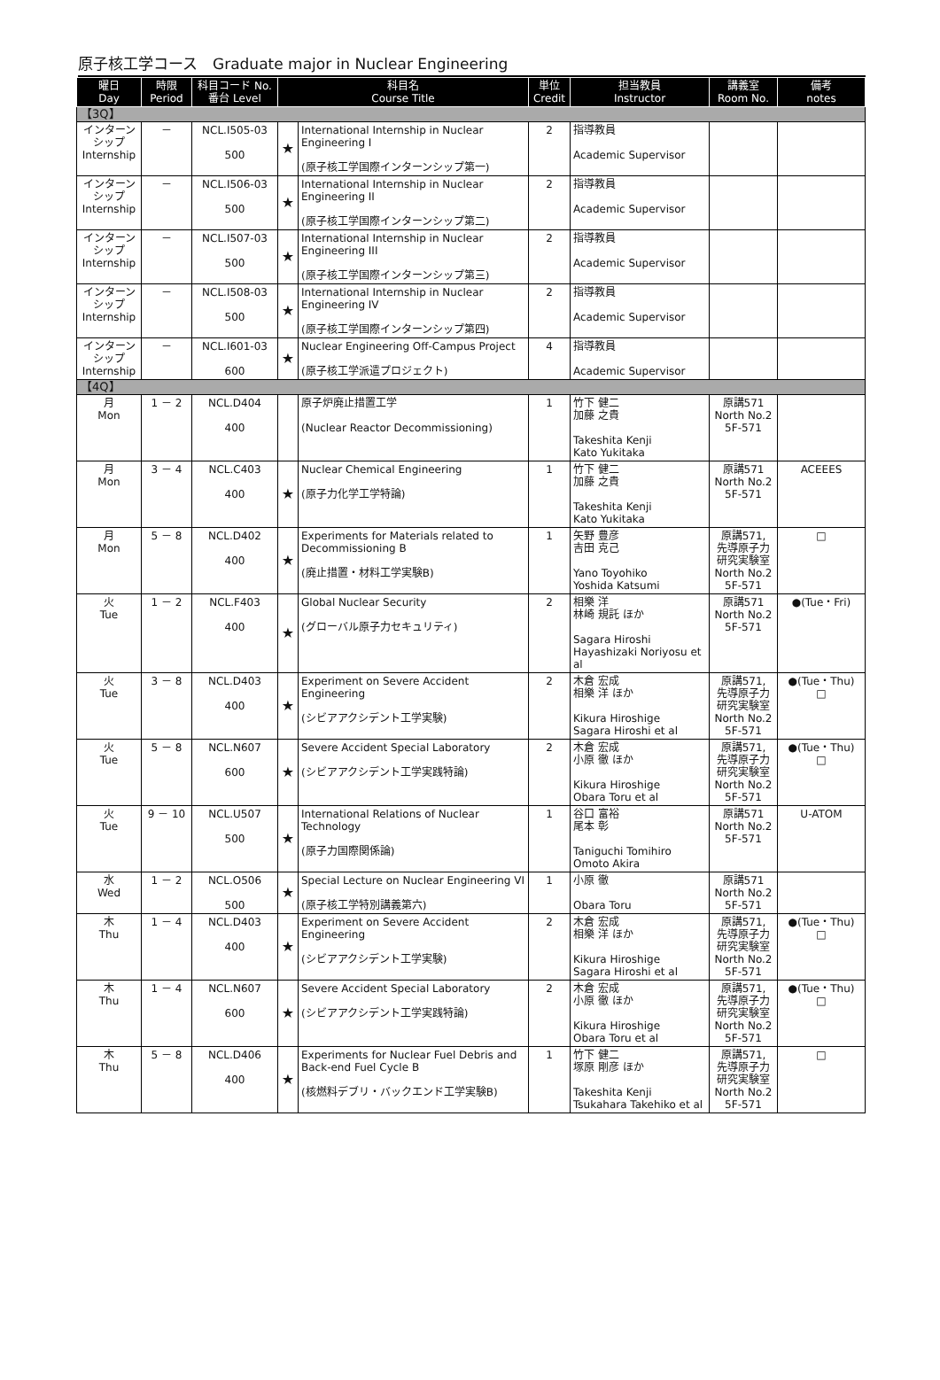原子核工学コース　Graduate major in Nuclear Engineering
| 曜日 Day | 時限 Period | 科目コード No. 番台 Level | 科目名 Course Title | | 単位 Credit | 担当教員 Instructor | 講義室 Room No. | 備考 notes |
| --- | --- | --- | --- | --- | --- | --- | --- | --- |
| 【3Q】 | | | | | | | | |
| インターンシップ Internship | － | NCL.I505-03 500 | ★ | International Internship in Nuclear Engineering I (原子核工学国際インターンシップ第一) | 2 | 指導教員 Academic Supervisor | | |
| インターンシップ Internship | － | NCL.I506-03 500 | ★ | International Internship in Nuclear Engineering II (原子核工学国際インターンシップ第二) | 2 | 指導教員 Academic Supervisor | | |
| インターンシップ Internship | － | NCL.I507-03 500 | ★ | International Internship in Nuclear Engineering III (原子核工学国際インターンシップ第三) | 2 | 指導教員 Academic Supervisor | | |
| インターンシップ Internship | － | NCL.I508-03 500 | ★ | International Internship in Nuclear Engineering IV (原子核工学国際インターンシップ第四) | 2 | 指導教員 Academic Supervisor | | |
| インターンシップ Internship | － | NCL.I601-03 600 | ★ | Nuclear Engineering Off-Campus Project (原子核工学派遣プロジェクト) | 4 | 指導教員 Academic Supervisor | | |
| 【4Q】 | | | | | | | | |
| 月 Mon | 1 － 2 | NCL.D404 400 | | 原子炉廃止措置工学 (Nuclear Reactor Decommissioning) | 1 | 竹下 健二 加藤 之貴 Takeshita Kenji Kato Yukitaka | 原講571 North No.2 5F-571 | |
| 月 Mon | 3 － 4 | NCL.C403 400 | ★ | Nuclear Chemical Engineering (原子力化学工学特論) | 1 | 竹下 健二 加藤 之貴 Takeshita Kenji Kato Yukitaka | 原講571 North No.2 5F-571 | ACEEES |
| 月 Mon | 5 － 8 | NCL.D402 400 | ★ | Experiments for Materials related to Decommissioning B (廃止措置・材料工学実験B) | 1 | 矢野 豊彦 吉田 克己 Yano Toyohiko Yoshida Katsumi | 原講571, 先導原子力研究実験室 North No.2 5F-571 | □ |
| 火 Tue | 1 － 2 | NCL.F403 400 | ★ | Global Nuclear Security (グローバル原子力セキュリティ) | 2 | 相樂 洋 林崎 規託 ほか Sagara Hiroshi Hayashizaki Noriyosu et al | 原講571 North No.2 5F-571 | ●(Tue・Fri) |
| 火 Tue | 3 － 8 | NCL.D403 400 | ★ | Experiment on Severe Accident Engineering (シビアアクシデント工学実験) | 2 | 木倉 宏成 相樂 洋 ほか Kikura Hiroshige Sagara Hiroshi et al | 原講571, 先導原子力研究実験室 North No.2 5F-571 | ●(Tue・Thu) □ |
| 火 Tue | 5 － 8 | NCL.N607 600 | ★ | Severe Accident Special Laboratory (シビアアクシデント工学実践特論) | 2 | 木倉 宏成 小原 徹 ほか Kikura Hiroshige Obara Toru et al | 原講571, 先導原子力研究実験室 North No.2 5F-571 | ●(Tue・Thu) □ |
| 火 Tue | 9 － 10 | NCL.U507 500 | ★ | International Relations of Nuclear Technology (原子力国際関係論) | 1 | 谷口 富裕 尾本 彰 Taniguchi Tomihiro Omoto Akira | 原講571 North No.2 5F-571 | U-ATOM |
| 水 Wed | 1 － 2 | NCL.O506 500 | ★ | Special Lecture on Nuclear Engineering VI (原子核工学特別講義第六) | 1 | 小原 徹 Obara Toru | 原講571 North No.2 5F-571 | |
| 木 Thu | 1 － 4 | NCL.D403 400 | ★ | Experiment on Severe Accident Engineering (シビアアクシデント工学実験) | 2 | 木倉 宏成 相樂 洋 ほか Kikura Hiroshige Sagara Hiroshi et al | 原講571, 先導原子力研究実験室 North No.2 5F-571 | ●(Tue・Thu) □ |
| 木 Thu | 1 － 4 | NCL.N607 600 | ★ | Severe Accident Special Laboratory (シビアアクシデント工学実践特論) | 2 | 木倉 宏成 小原 徹 ほか Kikura Hiroshige Obara Toru et al | 原講571, 先導原子力研究実験室 North No.2 5F-571 | ●(Tue・Thu) □ |
| 木 Thu | 5 － 8 | NCL.D406 400 | ★ | Experiments for Nuclear Fuel Debris and Back-end Fuel Cycle B (核燃料デブリ・バックエンド工学実験B) | 1 | 竹下 健二 塚原 剛彦 ほか Takeshita Kenji Tsukahara Takehiko et al | 原講571, 先導原子力研究実験室 North No.2 5F-571 | □ |